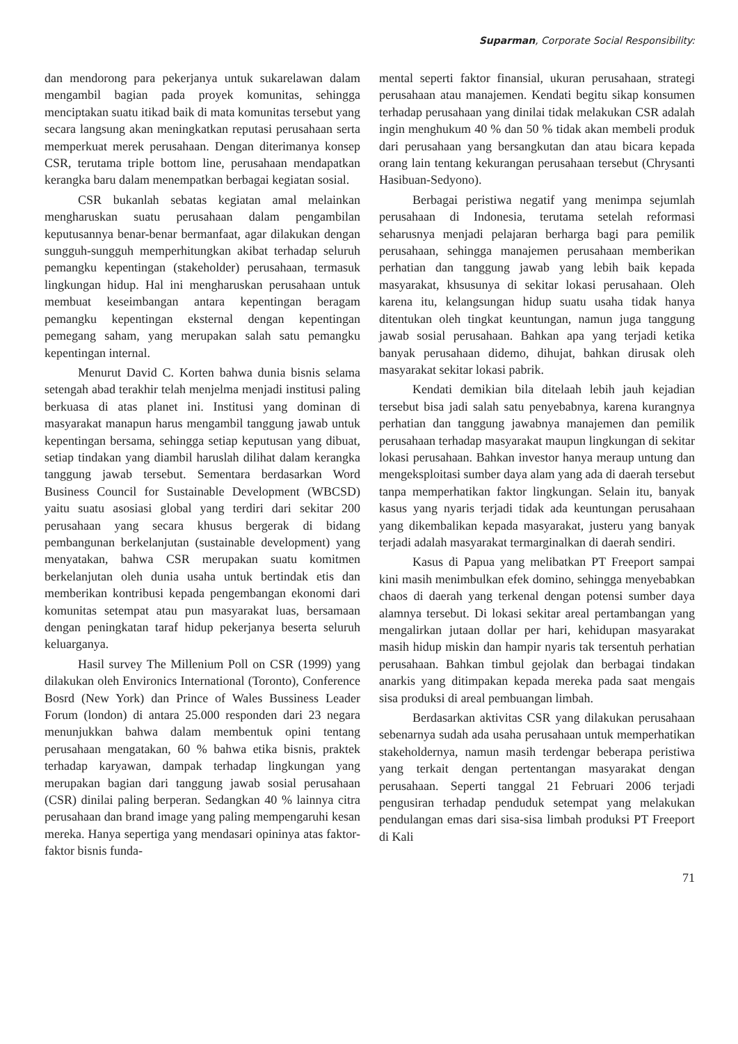Suparman, Corporate Social Responsibility:
dan mendorong para pekerjanya untuk sukarelawan dalam mengambil bagian pada proyek komunitas, sehingga menciptakan suatu itikad baik di mata komunitas tersebut yang secara langsung akan meningkatkan reputasi perusahaan serta memperkuat merek perusahaan. Dengan diterimanya konsep CSR, terutama triple bottom line, perusahaan mendapatkan kerangka baru dalam menempatkan berbagai kegiatan sosial.
CSR bukanlah sebatas kegiatan amal melainkan mengharuskan suatu perusahaan dalam pengambilan keputusannya benar-benar bermanfaat, agar dilakukan dengan sungguh-sungguh memperhitungkan akibat terhadap seluruh pemangku kepentingan (stakeholder) perusahaan, termasuk lingkungan hidup. Hal ini mengharuskan perusahaan untuk membuat keseimbangan antara kepentingan beragam pemangku kepentingan eksternal dengan kepentingan pemegang saham, yang merupakan salah satu pemangku kepentingan internal.
Menurut David C. Korten bahwa dunia bisnis selama setengah abad terakhir telah menjelma menjadi institusi paling berkuasa di atas planet ini. Institusi yang dominan di masyarakat manapun harus mengambil tanggung jawab untuk kepentingan bersama, sehingga setiap keputusan yang dibuat, setiap tindakan yang diambil haruslah dilihat dalam kerangka tanggung jawab tersebut. Sementara berdasarkan Word Business Council for Sustainable Development (WBCSD) yaitu suatu asosiasi global yang terdiri dari sekitar 200 perusahaan yang secara khusus bergerak di bidang pembangunan berkelanjutan (sustainable development) yang menyatakan, bahwa CSR merupakan suatu komitmen berkelanjutan oleh dunia usaha untuk bertindak etis dan memberikan kontribusi kepada pengembangan ekonomi dari komunitas setempat atau pun masyarakat luas, bersamaan dengan peningkatan taraf hidup pekerjanya beserta seluruh keluarganya.
Hasil survey The Millenium Poll on CSR (1999) yang dilakukan oleh Environics International (Toronto), Conference Bosrd (New York) dan Prince of Wales Bussiness Leader Forum (london) di antara 25.000 responden dari 23 negara menunjukkan bahwa dalam membentuk opini tentang perusahaan mengatakan, 60 % bahwa etika bisnis, praktek terhadap karyawan, dampak terhadap lingkungan yang merupakan bagian dari tanggung jawab sosial perusahaan (CSR) dinilai paling berperan. Sedangkan 40 % lainnya citra perusahaan dan brand image yang paling mempengaruhi kesan mereka. Hanya sepertiga yang mendasari opininya atas faktor-faktor bisnis funda-
mental seperti faktor finansial, ukuran perusahaan, strategi perusahaan atau manajemen. Kendati begitu sikap konsumen terhadap perusahaan yang dinilai tidak melakukan CSR adalah ingin menghukum 40 % dan 50 % tidak akan membeli produk dari perusahaan yang bersangkutan dan atau bicara kepada orang lain tentang kekurangan perusahaan tersebut (Chrysanti Hasibuan-Sedyono).
Berbagai peristiwa negatif yang menimpa sejumlah perusahaan di Indonesia, terutama setelah reformasi seharusnya menjadi pelajaran berharga bagi para pemilik perusahaan, sehingga manajemen perusahaan memberikan perhatian dan tanggung jawab yang lebih baik kepada masyarakat, khsusunya di sekitar lokasi perusahaan. Oleh karena itu, kelangsungan hidup suatu usaha tidak hanya ditentukan oleh tingkat keuntungan, namun juga tanggung jawab sosial perusahaan. Bahkan apa yang terjadi ketika banyak perusahaan didemo, dihujat, bahkan dirusak oleh masyarakat sekitar lokasi pabrik.
Kendati demikian bila ditelaah lebih jauh kejadian tersebut bisa jadi salah satu penyebabnya, karena kurangnya perhatian dan tanggung jawabnya manajemen dan pemilik perusahaan terhadap masyarakat maupun lingkungan di sekitar lokasi perusahaan. Bahkan investor hanya meraup untung dan mengeksploitasi sumber daya alam yang ada di daerah tersebut tanpa memperhatikan faktor lingkungan. Selain itu, banyak kasus yang nyaris terjadi tidak ada keuntungan perusahaan yang dikembalikan kepada masyarakat, justeru yang banyak terjadi adalah masyarakat termarginalkan di daerah sendiri.
Kasus di Papua yang melibatkan PT Freeport sampai kini masih menimbulkan efek domino, sehingga menyebabkan chaos di daerah yang terkenal dengan potensi sumber daya alamnya tersebut. Di lokasi sekitar areal pertambangan yang mengalirkan jutaan dollar per hari, kehidupan masyarakat masih hidup miskin dan hampir nyaris tak tersentuh perhatian perusahaan. Bahkan timbul gejolak dan berbagai tindakan anarkis yang ditimpakan kepada mereka pada saat mengais sisa produksi di areal pembuangan limbah.
Berdasarkan aktivitas CSR yang dilakukan perusahaan sebenarnya sudah ada usaha perusahaan untuk memperhatikan stakeholdernya, namun masih terdengar beberapa peristiwa yang terkait dengan pertentangan masyarakat dengan perusahaan. Seperti tanggal 21 Februari 2006 terjadi pengusiran terhadap penduduk setempat yang melakukan pendulangan emas dari sisa-sisa limbah produksi PT Freeport di Kali
71